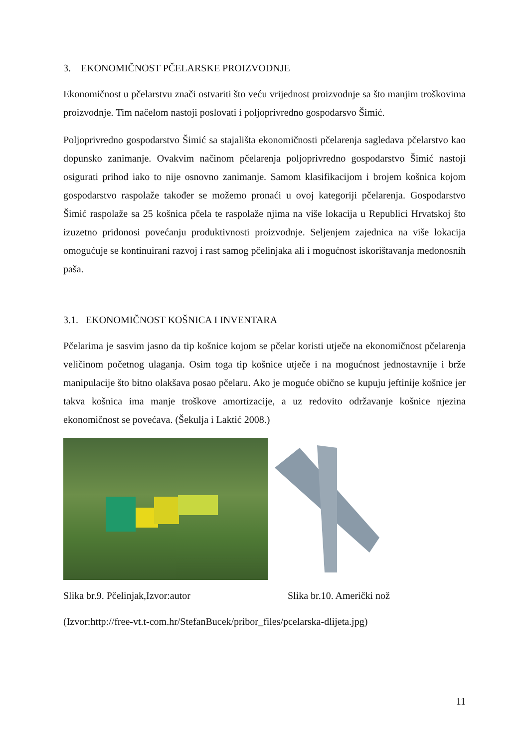3. EKONOMIČNOST PČELARSKE PROIZVODNJE
Ekonomičnost u pčelarstvu znači ostvariti što veću vrijednost proizvodnje sa što manjim troškovima proizvodnje. Tim načelom nastoji poslovati i poljoprivredno gospodarsvo Šimić.
Poljoprivredno gospodarstvo Šimić sa stajališta ekonomičnosti pčelarenja sagledava pčelarstvo kao dopunsko zanimanje. Ovakvim načinom pčelarenja poljoprivredno gospodarstvo Šimić nastoji osigurati prihod iako to nije osnovno zanimanje. Samom klasifikacijom i brojem košnica kojom gospodarstvo raspolaže također se možemo pronaći u ovoj kategoriji pčelarenja. Gospodarstvo Šimić raspolaže sa 25 košnica pčela te raspolaže njima na više lokacija u Republici Hrvatskoj što izuzetno pridonosi povećanju produktivnosti proizvodnje. Seljenjem zajednica na više lokacija omogućuje se kontinuirani razvoj i rast samog pčelinjaka ali i mogućnost iskorištavanja medonosnih paša.
3.1. EKONOMIČNOST KOŠNICA I INVENTARA
Pčelarima je sasvim jasno da tip košnice kojom se pčelar koristi utječe na ekonomičnost pčelarenja veličinom početnog ulaganja. Osim toga tip košnice utječe i na mogućnost jednostavnije i brže manipulacije što bitno olakšava posao pčelaru. Ako je moguće obično se kupuju jeftinije košnice jer takva košnica ima manje troškove amortizacije, a uz redovito održavanje košnice njezina ekonomičnost se povećava. (Šekulja i Laktić 2008.)
Slika br.9. Pčelinjak,Izvor:autor Slika br.10. Američki nož
(Izvor:http://free-vt.t-com.hr/StefanBucek/pribor_files/pcelarska-dlijeta.jpg)
11